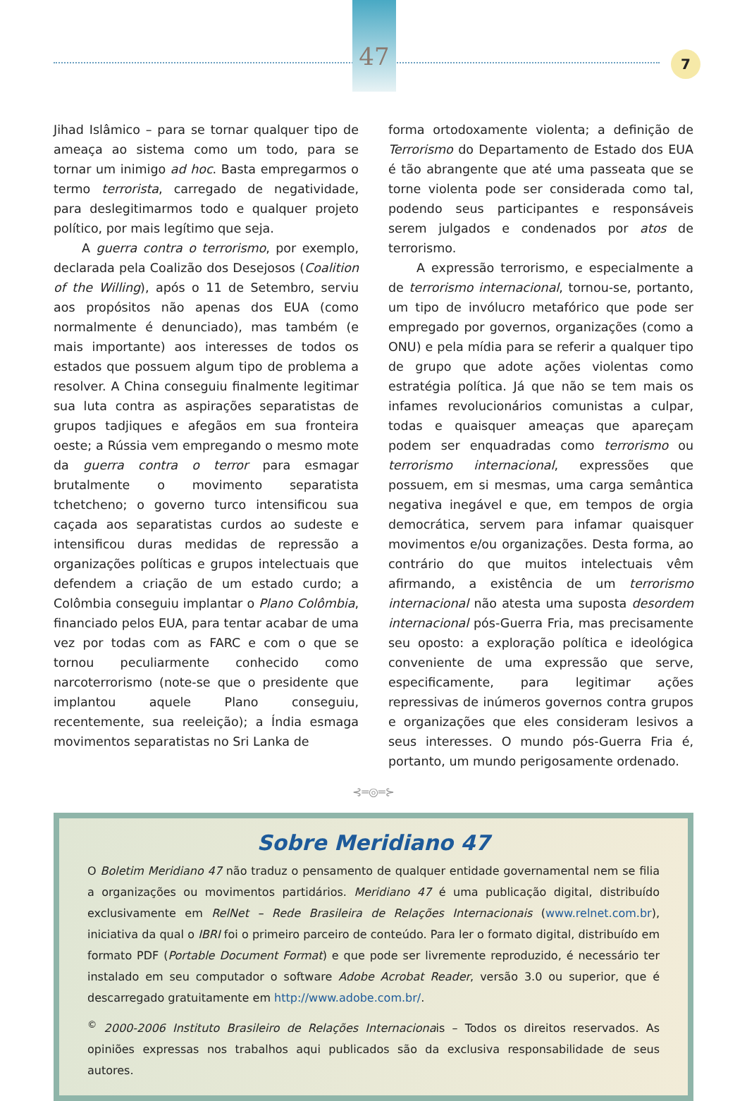47
7
Jihad Islâmico – para se tornar qualquer tipo de ameaça ao sistema como um todo, para se tornar um inimigo ad hoc. Basta empregarmos o termo terrorista, carregado de negatividade, para deslegitimarmos todo e qualquer projeto político, por mais legítimo que seja.
A guerra contra o terrorismo, por exemplo, declarada pela Coalizão dos Desejosos (Coalition of the Willing), após o 11 de Setembro, serviu aos propósitos não apenas dos EUA (como normalmente é denunciado), mas também (e mais importante) aos interesses de todos os estados que possuem algum tipo de problema a resolver. A China conseguiu finalmente legitimar sua luta contra as aspirações separatistas de grupos tadjiques e afegãos em sua fronteira oeste; a Rússia vem empregando o mesmo mote da guerra contra o terror para esmagar brutalmente o movimento separatista tchetcheno; o governo turco intensificou sua caçada aos separatistas curdos ao sudeste e intensificou duras medidas de repressão a organizações políticas e grupos intelectuais que defendem a criação de um estado curdo; a Colômbia conseguiu implantar o Plano Colômbia, financiado pelos EUA, para tentar acabar de uma vez por todas com as FARC e com o que se tornou peculiarmente conhecido como narcoterrorismo (note-se que o presidente que implantou aquele Plano conseguiu, recentemente, sua reeleição); a Índia esmaga movimentos separatistas no Sri Lanka de
forma ortodoxamente violenta; a definição de Terrorismo do Departamento de Estado dos EUA é tão abrangente que até uma passeata que se torne violenta pode ser considerada como tal, podendo seus participantes e responsáveis serem julgados e condenados por atos de terrorismo.
A expressão terrorismo, e especialmente a de terrorismo internacional, tornou-se, portanto, um tipo de invólucro metafórico que pode ser empregado por governos, organizações (como a ONU) e pela mídia para se referir a qualquer tipo de grupo que adote ações violentas como estratégia política. Já que não se tem mais os infames revolucionários comunistas a culpar, todas e quaisquer ameaças que apareçam podem ser enquadradas como terrorismo ou terrorismo internacional, expressões que possuem, em si mesmas, uma carga semântica negativa inegável e que, em tempos de orgia democrática, servem para infamar quaisquer movimentos e/ou organizações. Desta forma, ao contrário do que muitos intelectuais vêm afirmando, a existência de um terrorismo internacional não atesta uma suposta desordem internacional pós-Guerra Fria, mas precisamente seu oposto: a exploração política e ideológica conveniente de uma expressão que serve, especificamente, para legitimar ações repressivas de inúmeros governos contra grupos e organizações que eles consideram lesivos a seus interesses. O mundo pós-Guerra Fria é, portanto, um mundo perigosamente ordenado.
⊰═◎═⊱
Sobre Meridiano 47
O Boletim Meridiano 47 não traduz o pensamento de qualquer entidade governamental nem se filia a organizações ou movimentos partidários. Meridiano 47 é uma publicação digital, distribuído exclusivamente em RelNet – Rede Brasileira de Relações Internacionais (www.relnet.com.br), iniciativa da qual o IBRI foi o primeiro parceiro de conteúdo. Para ler o formato digital, distribuído em formato PDF (Portable Document Format) e que pode ser livremente reproduzido, é necessário ter instalado em seu computador o software Adobe Acrobat Reader, versão 3.0 ou superior, que é descarregado gratuitamente em http://www.adobe.com.br/.
<sup>©</sup> 2000-2006 Instituto Brasileiro de Relações Internacionais – Todos os direitos reservados. As opiniões expressas nos trabalhos aqui publicados são da exclusiva responsabilidade de seus autores.